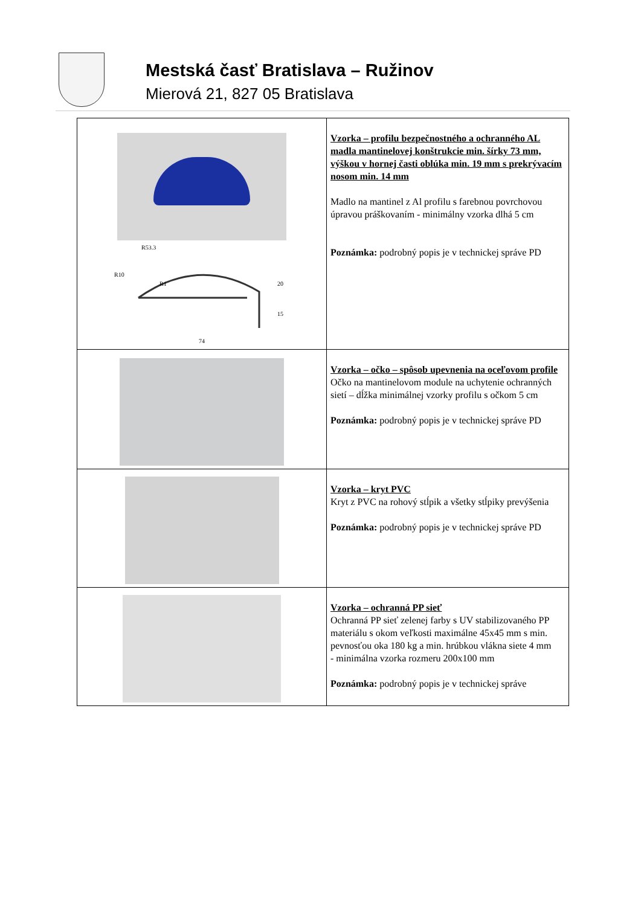Mestská časť Bratislava – Ružinov
Mierová 21, 827 05 Bratislava
| R53.3 R10 R1 20 15 74 | Vzorka – profilu bezpečnostného a ochranného AL madla mantinelovej konštrukcie min. šírky 73 mm, výškou v hornej časti oblúka min. 19 mm s prekrývacím nosom min. 14 mm Madlo na mantinel z Al profilu s farebnou povrchovou úpravou práškovaním - minimálny vzorka dlhá 5 cm Poznámka: podrobný popis je v technickej správe PD |
| | Vzorka – očko – spôsob upevnenia na oceľovom profile Očko na mantinelovom module na uchytenie ochranných sietí – dĺžka minimálnej vzorky profilu s očkom 5 cm Poznámka: podrobný popis je v technickej správe PD |
| | Vzorka – kryt PVC Kryt z PVC na rohový stĺpik a všetky stĺpiky prevýšenia Poznámka: podrobný popis je v technickej správe PD |
| | Vzorka – ochranná PP sieť Ochranná PP sieť zelenej farby s UV stabilizovaného PP materiálu s okom veľkosti maximálne 45x45 mm s min. pevnosťou oka 180 kg a min. hrúbkou vlákna siete 4 mm - minimálna vzorka rozmeru 200x100 mm Poznámka: podrobný popis je v technickej správe |